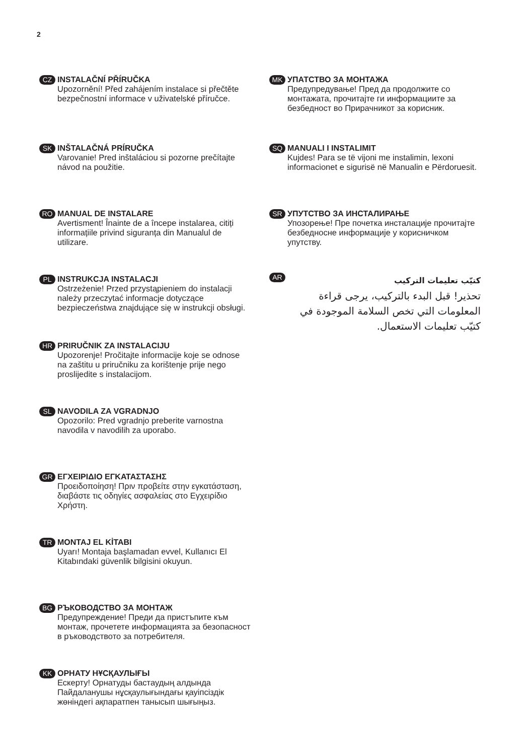2
CZ
INSTALAČNÍ PŘÍRUČKA
Upozornění! Před zahájením instalace si přečtěte bezpečnostní informace v uživatelské příručce.
SK
INŠTALAČNÁ PRÍRUČKA
Varovanie! Pred inštaláciou si pozorne prečítajte návod na použitie.
RO
MANUAL DE INSTALARE
Avertisment! Înainte de a începe instalarea, citiți informațiile privind siguranța din Manualul de utilizare.
PL
INSTRUKCJA INSTALACJI
Ostrzeżenie! Przed przystąpieniem do instalacji należy przeczytać informacje dotyczące bezpieczeństwa znajdujące się w instrukcji obsługi.
HR
PRIRUČNIK ZA INSTALACIJU
Upozorenje! Pročitajte informacije koje se odnose na zaštitu u priručniku za korištenje prije nego proslijedite s instalacijom.
SL
NAVODILA ZA VGRADNJO
Opozorilo: Pred vgradnjo preberite varnostna navodila v navodilih za uporabo.
GR
ΕΓΧΕΙΡΙΔΙΟ ΕΓΚΑΤΑΣΤΑΣΗΣ
Προειδοποίηση! Πριν προβείτε στην εγκατάσταση, διαβάστε τις οδηγίες ασφαλείας στο Εγχειρίδιο Χρήστη.
TR
MONTAJ EL KİTABI
Uyarı! Montaja başlamadan evvel, Kullanıcı El Kitabındaki güvenlik bilgisini okuyun.
BG
РЪКОВОДСТВО ЗА МОНТАЖ
Предупреждение! Преди да пристъпите към монтаж, прочетете информацията за безопасност в ръководството за потребителя.
KK
ОРНАТУ НҰСҚАУЛЫҒЫ
Ескерту! Орнатуды бастаудың алдында Пайдаланушы нұсқаулығындағы қауіпсіздік жөніндегі ақпаратпен танысып шығыңыз.
MK
УПАТСТВО ЗА МОНТАЖА
Предупредување! Пред да продолжите со монтажата, прочитајте ги информациите за безбедност во Прирачникот за корисник.
SQ
MANUALI I INSTALIMIT
Kujdes! Para se të vijoni me instalimin, lexoni informacionet e sigurisë në Manualin e Përdoruesit.
SR
УПУТСТВО ЗА ИНСТАЛИРАЊЕ
Упозорење! Пре почетка инсталације прочитајте безбедносне информације у корисничком упутству.
AR
كتيّب تعليمات التركيب
تحذير! قبل البدء بالتركيب، يرجى قراءة المعلومات التي تخص السلامة الموجودة في كتيّب تعليمات الاستعمال.